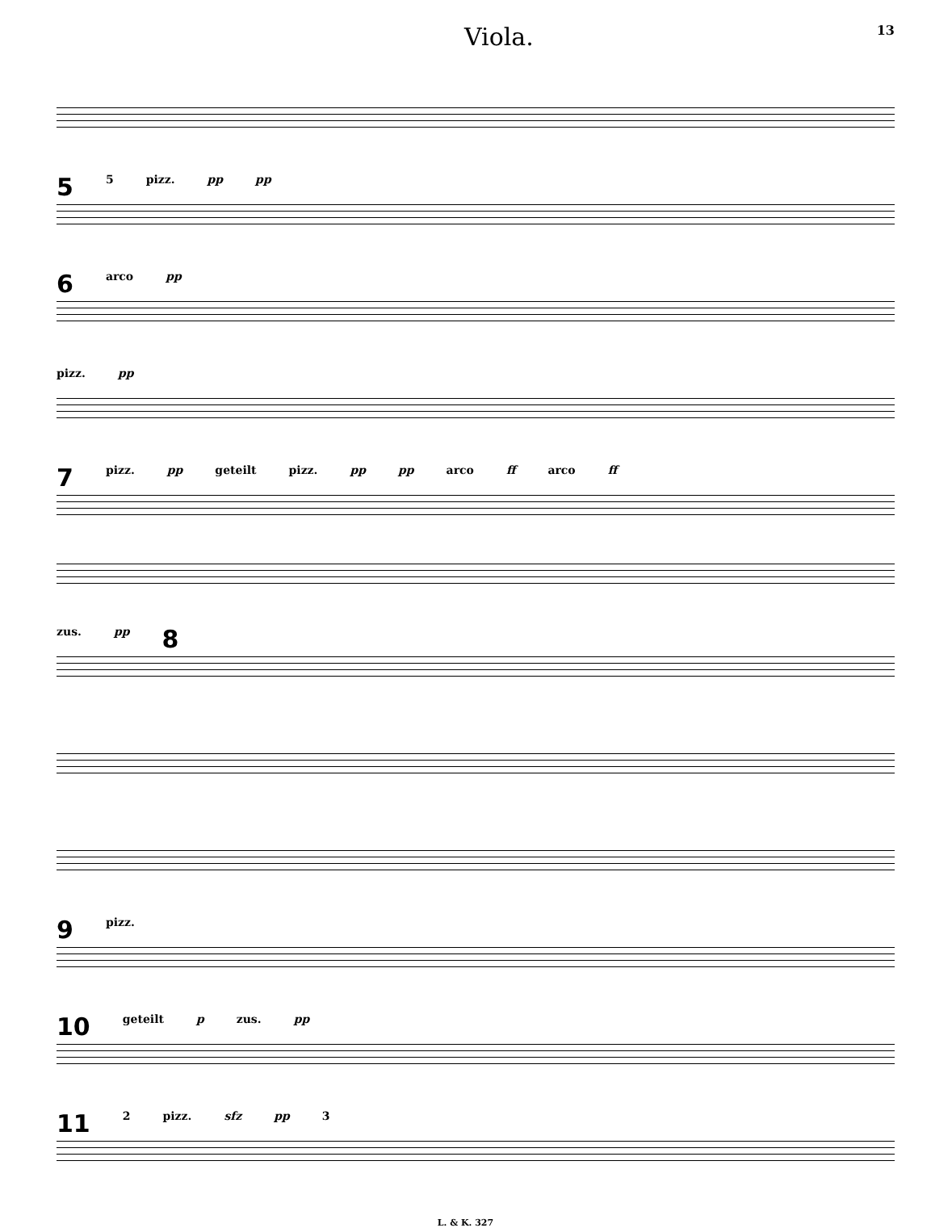Viola.
13
5 5 pizz. pp pp
6 arco pp
pizz. pp
7 pizz. pp geteilt pizz. pp pp arco ff arco ff
zus. pp 8
9 pizz.
10 geteilt p zus. pp
11 2 pizz. sfz pp 3
L. & K. 327